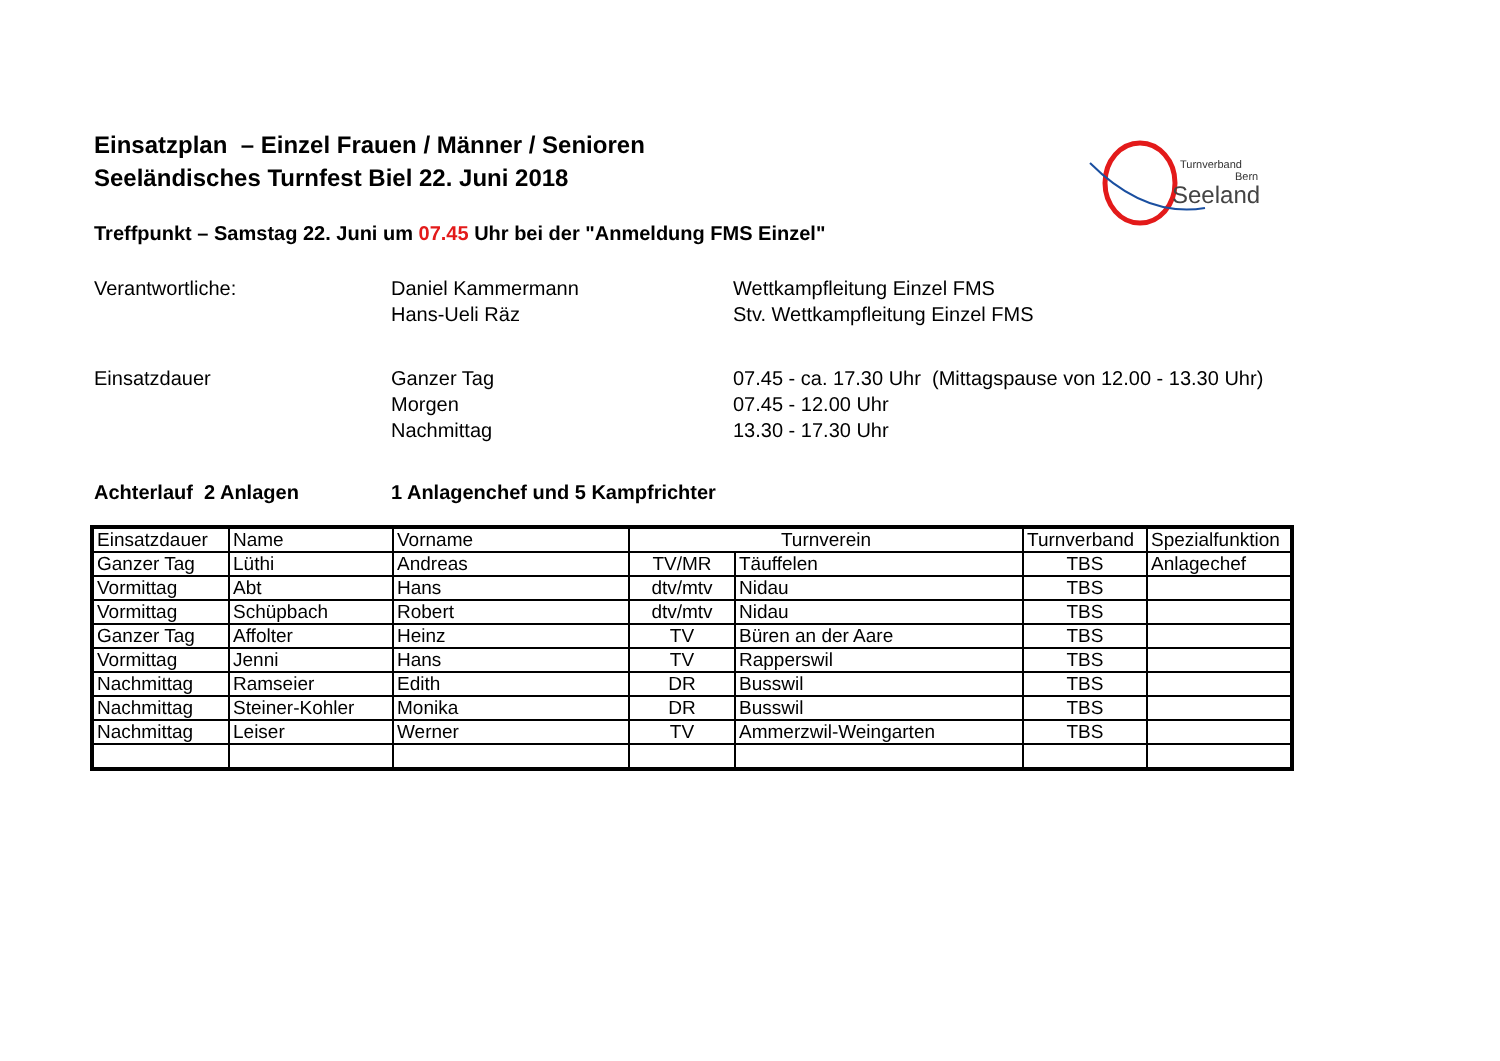Einsatzplan – Einzel Frauen / Männer / Senioren
Seeländisches Turnfest Biel 22. Juni 2018
Turnverband
Bern
Seeland
Treffpunkt – Samstag 22. Juni um 07.45 Uhr bei der "Anmeldung FMS Einzel"
Verantwortliche:
Daniel Kammermann
Hans-Ueli Räz
Wettkampfleitung Einzel FMS
Stv. Wettkampfleitung Einzel FMS
Einsatzdauer
Ganzer Tag
Morgen
Nachmittag
07.45 - ca. 17.30 Uhr (Mittagspause von 12.00 - 13.30 Uhr)
07.45 - 12.00 Uhr
13.30 - 17.30 Uhr
Achterlauf 2 Anlagen
1 Anlagenchef und 5 Kampfrichter
| Einsatzdauer | Name | Vorname | Turnverein | | Turnverband | Spezialfunktion |
| Ganzer Tag | Lüthi | Andreas | TV/MR | Täuffelen | TBS | Anlagechef |
| Vormittag | Abt | Hans | dtv/mtv | Nidau | TBS | |
| Vormittag | Schüpbach | Robert | dtv/mtv | Nidau | TBS | |
| Ganzer Tag | Affolter | Heinz | TV | Büren an der Aare | TBS | |
| Vormittag | Jenni | Hans | TV | Rapperswil | TBS | |
| Nachmittag | Ramseier | Edith | DR | Busswil | TBS | |
| Nachmittag | Steiner-Kohler | Monika | DR | Busswil | TBS | |
| Nachmittag | Leiser | Werner | TV | Ammerzwil-Weingarten | TBS | |